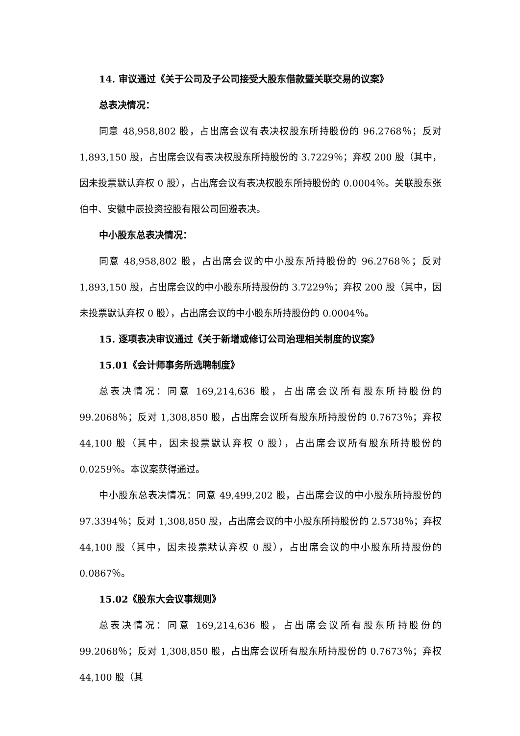14. 审议通过《关于公司及子公司接受大股东借款暨关联交易的议案》
总表决情况：
同意 48,958,802 股，占出席会议有表决权股东所持股份的 96.2768％；反对 1,893,150 股，占出席会议有表决权股东所持股份的 3.7229％；弃权 200 股（其中，因未投票默认弃权 0 股），占出席会议有表决权股东所持股份的 0.0004％。关联股东张伯中、安徽中辰投资控股有限公司回避表决。
中小股东总表决情况：
同意 48,958,802 股，占出席会议的中小股东所持股份的 96.2768％；反对 1,893,150 股，占出席会议的中小股东所持股份的 3.7229％；弃权 200 股（其中，因未投票默认弃权 0 股），占出席会议的中小股东所持股份的 0.0004％。
15. 逐项表决审议通过《关于新增或修订公司治理相关制度的议案》
15.01《会计师事务所选聘制度》
总表决情况：同意 169,214,636 股，占出席会议所有股东所持股份的 99.2068％；反对 1,308,850 股，占出席会议所有股东所持股份的 0.7673％；弃权 44,100 股（其中，因未投票默认弃权 0 股），占出席会议所有股东所持股份的 0.0259％。本议案获得通过。
中小股东总表决情况：同意 49,499,202 股，占出席会议的中小股东所持股份的 97.3394％；反对 1,308,850 股，占出席会议的中小股东所持股份的 2.5738％；弃权 44,100 股（其中，因未投票默认弃权 0 股），占出席会议的中小股东所持股份的 0.0867％。
15.02《股东大会议事规则》
总表决情况：同意 169,214,636 股，占出席会议所有股东所持股份的 99.2068％；反对 1,308,850 股，占出席会议所有股东所持股份的 0.7673％；弃权 44,100 股（其